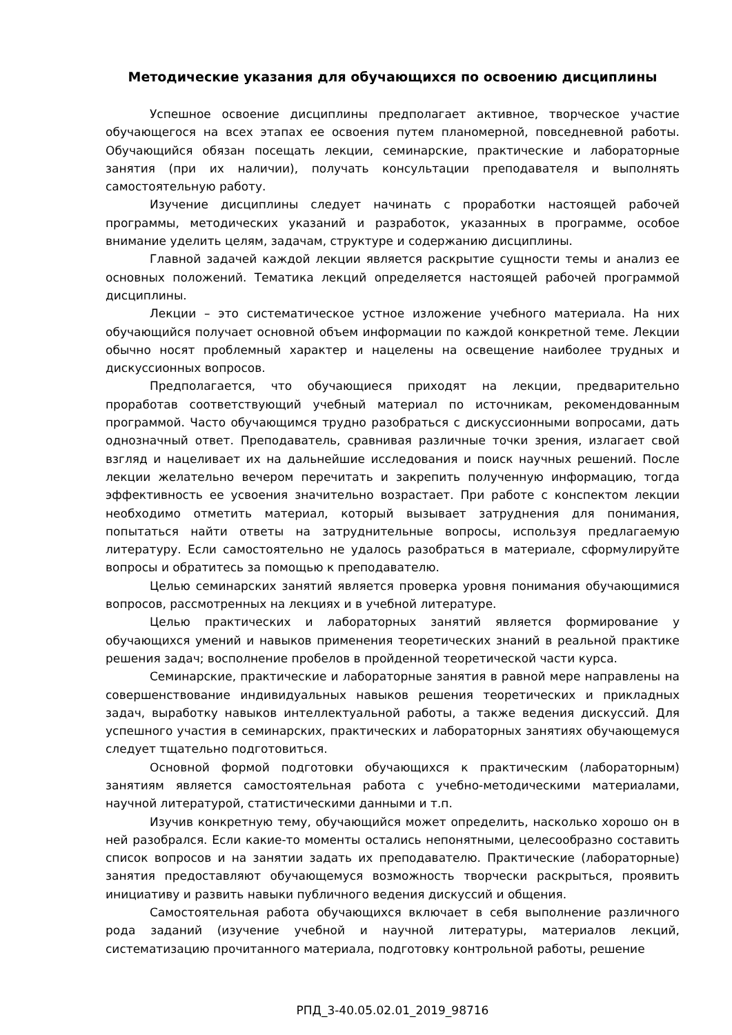Методические указания для обучающихся по освоению дисциплины
Успешное освоение дисциплины предполагает активное, творческое участие обучающегося на всех этапах ее освоения путем планомерной, повседневной работы. Обучающийся обязан посещать лекции, семинарские, практические и лабораторные занятия (при их наличии), получать консультации преподавателя и выполнять самостоятельную работу.
Изучение дисциплины следует начинать с проработки настоящей рабочей программы, методических указаний и разработок, указанных в программе, особое внимание уделить целям, задачам, структуре и содержанию дисциплины.
Главной задачей каждой лекции является раскрытие сущности темы и анализ ее основных положений. Тематика лекций определяется настоящей рабочей программой дисциплины.
Лекции – это систематическое устное изложение учебного материала. На них обучающийся получает основной объем информации по каждой конкретной теме. Лекции обычно носят проблемный характер и нацелены на освещение наиболее трудных и дискуссионных вопросов.
Предполагается, что обучающиеся приходят на лекции, предварительно проработав соответствующий учебный материал по источникам, рекомендованным программой. Часто обучающимся трудно разобраться с дискуссионными вопросами, дать однозначный ответ. Преподаватель, сравнивая различные точки зрения, излагает свой взгляд и нацеливает их на дальнейшие исследования и поиск научных решений. После лекции желательно вечером перечитать и закрепить полученную информацию, тогда эффективность ее усвоения значительно возрастает. При работе с конспектом лекции необходимо отметить материал, который вызывает затруднения для понимания, попытаться найти ответы на затруднительные вопросы, используя предлагаемую литературу. Если самостоятельно не удалось разобраться в материале, сформулируйте вопросы и обратитесь за помощью к преподавателю.
Целью семинарских занятий является проверка уровня понимания обучающимися вопросов, рассмотренных на лекциях и в учебной литературе.
Целью практических и лабораторных занятий является формирование у обучающихся умений и навыков применения теоретических знаний в реальной практике решения задач; восполнение пробелов в пройденной теоретической части курса.
Семинарские, практические и лабораторные занятия в равной мере направлены на совершенствование индивидуальных навыков решения теоретических и прикладных задач, выработку навыков интеллектуальной работы, а также ведения дискуссий. Для успешного участия в семинарских, практических и лабораторных занятиях обучающемуся следует тщательно подготовиться.
Основной формой подготовки обучающихся к практическим (лабораторным) занятиям является самостоятельная работа с учебно-методическими материалами, научной литературой, статистическими данными и т.п.
Изучив конкретную тему, обучающийся может определить, насколько хорошо он в ней разобрался. Если какие-то моменты остались непонятными, целесообразно составить список вопросов и на занятии задать их преподавателю. Практические (лабораторные) занятия предоставляют обучающемуся возможность творчески раскрыться, проявить инициативу и развить навыки публичного ведения дискуссий и общения.
Самостоятельная работа обучающихся включает в себя выполнение различного рода заданий (изучение учебной и научной литературы, материалов лекций, систематизацию прочитанного материала, подготовку контрольной работы, решение
РПД_3-40.05.02.01_2019_98716